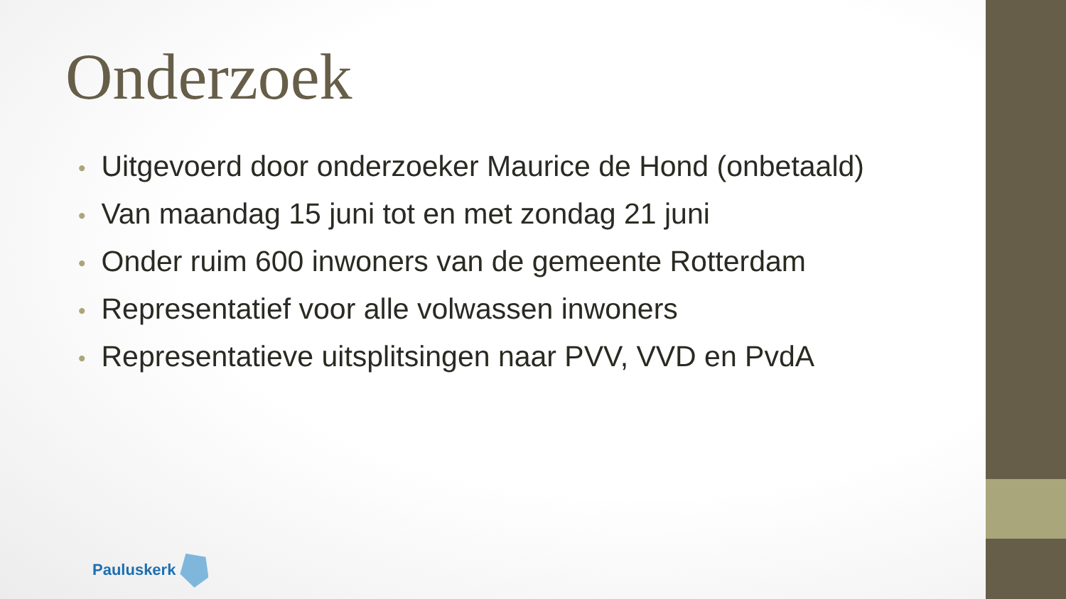Onderzoek
• Uitgevoerd door onderzoeker Maurice de Hond (onbetaald)
• Van maandag 15 juni tot en met zondag 21 juni
• Onder ruim 600 inwoners van de gemeente Rotterdam
• Representatief voor alle volwassen inwoners
• Representatieve uitsplitsingen naar PVV, VVD en PvdA
Pauluskerk